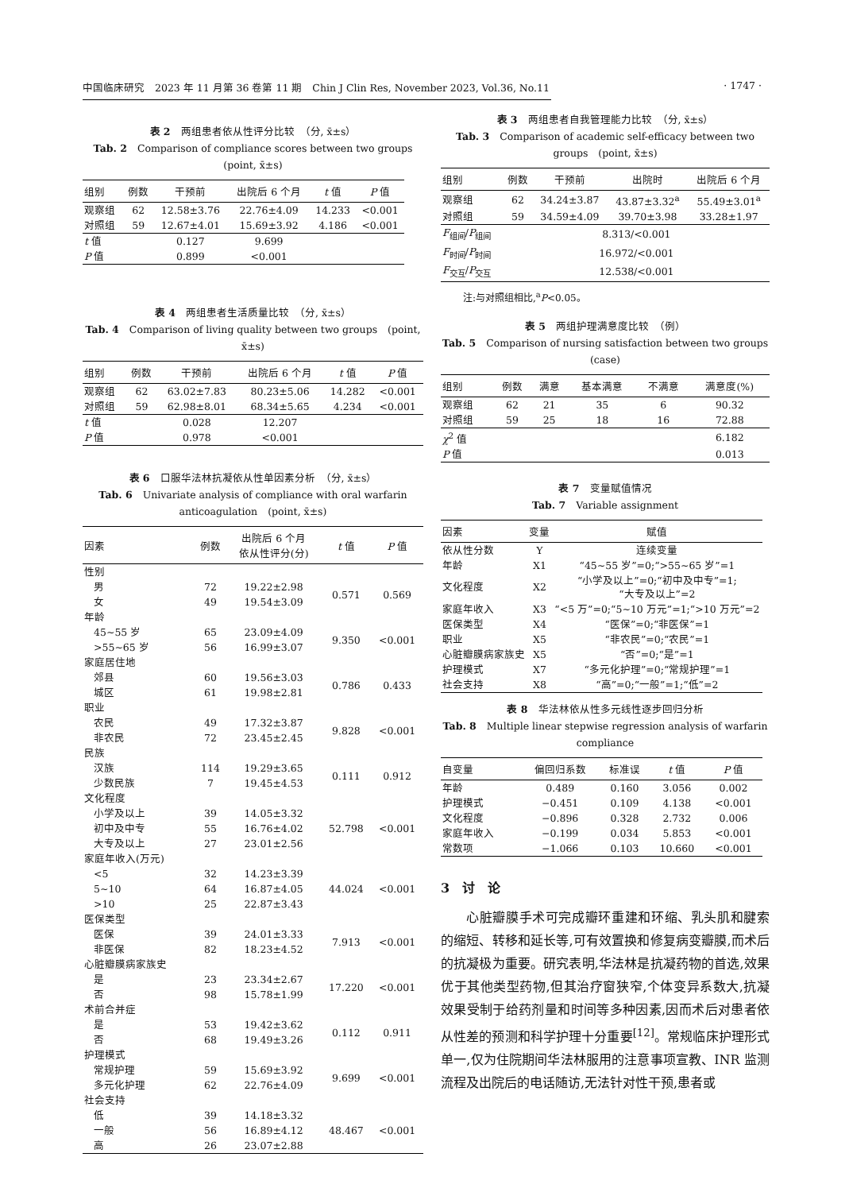中国临床研究　2023 年 11 月第 36 卷第 11 期　Chin J Clin Res, November 2023, Vol.36, No.11 · 1747 ·
表 2　两组患者依从性评分比较　（分, x̄±s）
Tab. 2　Comparison of compliance scores between two groups　(point, x̄±s)
| 组别 | 例数 | 干预前 | 出院后 6 个月 | t 值 | P 值 |
| --- | --- | --- | --- | --- | --- |
| 观察组 | 62 | 12.58±3.76 | 22.76±4.09 | 14.233 | <0.001 |
| 对照组 | 59 | 12.67±4.01 | 15.69±3.92 | 4.186 | <0.001 |
| t 值 | | 0.127 | 9.699 | | |
| P 值 | | 0.899 | <0.001 | | |
表 4　两组患者生活质量比较　（分, x̄±s）
Tab. 4　Comparison of living quality between two groups　(point, x̄±s)
| 组别 | 例数 | 干预前 | 出院后 6 个月 | t 值 | P 值 |
| --- | --- | --- | --- | --- | --- |
| 观察组 | 62 | 63.02±7.83 | 80.23±5.06 | 14.282 | <0.001 |
| 对照组 | 59 | 62.98±8.01 | 68.34±5.65 | 4.234 | <0.001 |
| t 值 | | 0.028 | 12.207 | | |
| P 值 | | 0.978 | <0.001 | | |
表 6　口服华法林抗凝依从性单因素分析　（分, x̄±s）
Tab. 6　Univariate analysis of compliance with oral warfarin anticoagulation　(point, x̄±s)
| 因素 | 例数 | 出院后 6 个月 依从性评分(分) | t 值 | P 值 |
| --- | --- | --- | --- | --- |
| 性别 | | | | |
| 男 | 72 | 19.22±2.98 | 0.571 | 0.569 |
| 女 | 49 | 19.54±3.09 | | |
| 年龄 | | | | |
| 45~55 岁 | 65 | 23.09±4.09 | 9.350 | <0.001 |
| >55~65 岁 | 56 | 16.99±3.07 | | |
| 家庭居住地 | | | | |
| 郊县 | 60 | 19.56±3.03 | 0.786 | 0.433 |
| 城区 | 61 | 19.98±2.81 | | |
| 职业 | | | | |
| 农民 | 49 | 17.32±3.87 | 9.828 | <0.001 |
| 非农民 | 72 | 23.45±2.45 | | |
| 民族 | | | | |
| 汉族 | 114 | 19.29±3.65 | 0.111 | 0.912 |
| 少数民族 | 7 | 19.45±4.53 | | |
| 文化程度 | | | | |
| 小学及以上 | 39 | 14.05±3.32 | 52.798 | <0.001 |
| 初中及中专 | 55 | 16.76±4.02 | | |
| 大专及以上 | 27 | 23.01±2.56 | | |
| 家庭年收入(万元) | | | | |
| <5 | 32 | 14.23±3.39 | 44.024 | <0.001 |
| 5~10 | 64 | 16.87±4.05 | | |
| >10 | 25 | 22.87±3.43 | | |
| 医保类型 | | | | |
| 医保 | 39 | 24.01±3.33 | 7.913 | <0.001 |
| 非医保 | 82 | 18.23±4.52 | | |
| 心脏瓣膜病家族史 | | | | |
| 是 | 23 | 23.34±2.67 | 17.220 | <0.001 |
| 否 | 98 | 15.78±1.99 | | |
| 术前合并症 | | | | |
| 是 | 53 | 19.42±3.62 | 0.112 | 0.911 |
| 否 | 68 | 19.49±3.26 | | |
| 护理模式 | | | | |
| 常规护理 | 59 | 15.69±3.92 | 9.699 | <0.001 |
| 多元化护理 | 62 | 22.76±4.09 | | |
| 社会支持 | | | | |
| 低 | 39 | 14.18±3.32 | 48.467 | <0.001 |
| 一般 | 56 | 16.89±4.12 | | |
| 高 | 26 | 23.07±2.88 | | |
表 3　两组患者自我管理能力比较　（分, x̄±s）
Tab. 3　Comparison of academic self-efficacy between two groups　(point, x̄±s)
| 组别 | 例数 | 干预前 | 出院时 | 出院后 6 个月 |
| --- | --- | --- | --- | --- |
| 观察组 | 62 | 34.24±3.87 | 43.87±3.32<sup>a</sup> | 55.49±3.01<sup>a</sup> |
| 对照组 | 59 | 34.59±4.09 | 39.70±3.98 | 33.28±1.97 |
| F<sub>组间</sub>/ P<sub>组间</sub> | 8.313/<0.001 | | | |
| F<sub>时间</sub>/ P<sub>时间</sub> | 16.972/<0.001 | | | |
| F<sub>交互</sub>/ P<sub>交互</sub> | 12.538/<0.001 | | | |
注:与对照组相比,<sup>a</sup>P<0.05。
表 5　两组护理满意度比较　（例）
Tab. 5　Comparison of nursing satisfaction between two groups　(case)
| 组别 | 例数 | 满意 | 基本满意 | 不满意 | 满意度(%) |
| --- | --- | --- | --- | --- | --- |
| 观察组 | 62 | 21 | 35 | 6 | 90.32 |
| 对照组 | 59 | 25 | 18 | 16 | 72.88 |
| χ<sup>2</sup> 值 | | | | | 6.182 |
| P 值 | | | | | 0.013 |
表 7　变量赋值情况
Tab. 7　Variable assignment
| 因素 | 变量 | 赋值 |
| --- | --- | --- |
| 依从性分数 | Y | 连续变量 |
| 年龄 | X1 | “45~55 岁”=0;“>55~65 岁”=1 |
| 文化程度 | X2 | “小学及以上”=0;“初中及中专”=1; “大专及以上”=2 |
| 家庭年收入 | X3 | “<5 万”=0;“5~10 万元”=1;“>10 万元”=2 |
| 医保类型 | X4 | “医保”=0;“非医保”=1 |
| 职业 | X5 | “非农民”=0;“农民”=1 |
| 心脏瓣膜病家族史 | X5 | “否”=0;“是”=1 |
| 护理模式 | X7 | “多元化护理”=0;“常规护理”=1 |
| 社会支持 | X8 | “高”=0;“一般”=1;“低”=2 |
表 8　华法林依从性多元线性逐步回归分析
Tab. 8　Multiple linear stepwise regression analysis of warfarin compliance
| 自变量 | 偏回归系数 | 标准误 | t 值 | P 值 |
| --- | --- | --- | --- | --- |
| 年龄 | 0.489 | 0.160 | 3.056 | 0.002 |
| 护理模式 | −0.451 | 0.109 | 4.138 | <0.001 |
| 文化程度 | −0.896 | 0.328 | 2.732 | 0.006 |
| 家庭年收入 | −0.199 | 0.034 | 5.853 | <0.001 |
| 常数项 | −1.066 | 0.103 | 10.660 | <0.001 |
3　讨　论
心脏瓣膜手术可完成瓣环重建和环缩、乳头肌和腱索的缩短、转移和延长等,可有效置换和修复病变瓣膜,而术后的抗凝极为重要。研究表明,华法林是抗凝药物的首选,效果优于其他类型药物,但其治疗窗狭窄,个体变异系数大,抗凝效果受制于给药剂量和时间等多种因素,因而术后对患者依从性差的预测和科学护理十分重要<sup>[12]</sup>。常规临床护理形式单一,仅为住院期间华法林服用的注意事项宣教、INR 监测流程及出院后的电话随访,无法针对性干预,患者或